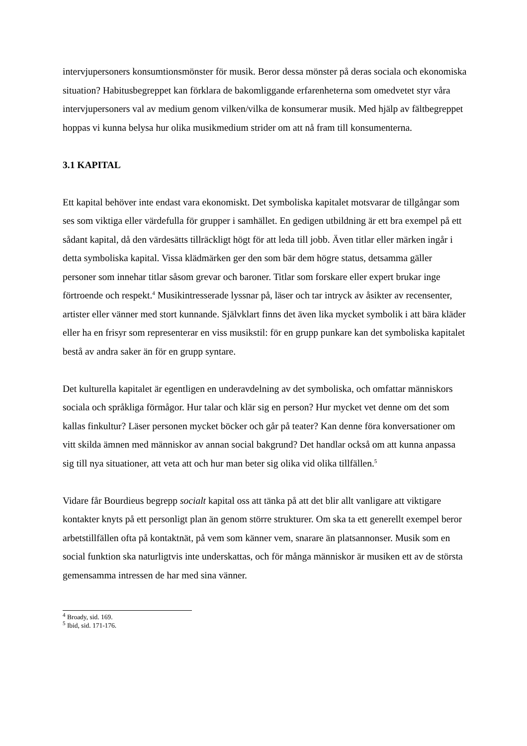intervjupersoners konsumtionsmönster för musik. Beror dessa mönster på deras sociala och ekonomiska situation? Habitusbegreppet kan förklara de bakomliggande erfarenheterna som omedvetet styr våra intervjupersoners val av medium genom vilken/vilka de konsumerar musik. Med hjälp av fältbegreppet hoppas vi kunna belysa hur olika musikmedium strider om att nå fram till konsumenterna.
3.1 KAPITAL
Ett kapital behöver inte endast vara ekonomiskt. Det symboliska kapitalet motsvarar de tillgångar som ses som viktiga eller värdefulla för grupper i samhället. En gedigen utbildning är ett bra exempel på ett sådant kapital, då den värdesätts tillräckligt högt för att leda till jobb. Även titlar eller märken ingår i detta symboliska kapital. Vissa klädmärken ger den som bär dem högre status, detsamma gäller personer som innehar titlar såsom grevar och baroner. Titlar som forskare eller expert brukar inge förtroende och respekt.<sup>4</sup> Musikintresserade lyssnar på, läser och tar intryck av åsikter av recensenter, artister eller vänner med stort kunnande. Självklart finns det även lika mycket symbolik i att bära kläder eller ha en frisyr som representerar en viss musikstil: för en grupp punkare kan det symboliska kapitalet bestå av andra saker än för en grupp syntare.
Det kulturella kapitalet är egentligen en underavdelning av det symboliska, och omfattar människors sociala och språkliga förmågor. Hur talar och klär sig en person? Hur mycket vet denne om det som kallas finkultur? Läser personen mycket böcker och går på teater? Kan denne föra konversationer om vitt skilda ämnen med människor av annan social bakgrund? Det handlar också om att kunna anpassa sig till nya situationer, att veta att och hur man beter sig olika vid olika tillfällen.<sup>5</sup>
Vidare får Bourdieus begrepp socialt kapital oss att tänka på att det blir allt vanligare att viktigare kontakter knyts på ett personligt plan än genom större strukturer. Om ska ta ett generellt exempel beror arbetstillfällen ofta på kontaktnät, på vem som känner vem, snarare än platsannonser. Musik som en social funktion ska naturligtvis inte underskattas, och för många människor är musiken ett av de största gemensamma intressen de har med sina vänner.
<sup>4</sup> Broady, sid. 169.
<sup>5</sup> Ibid, sid. 171-176.